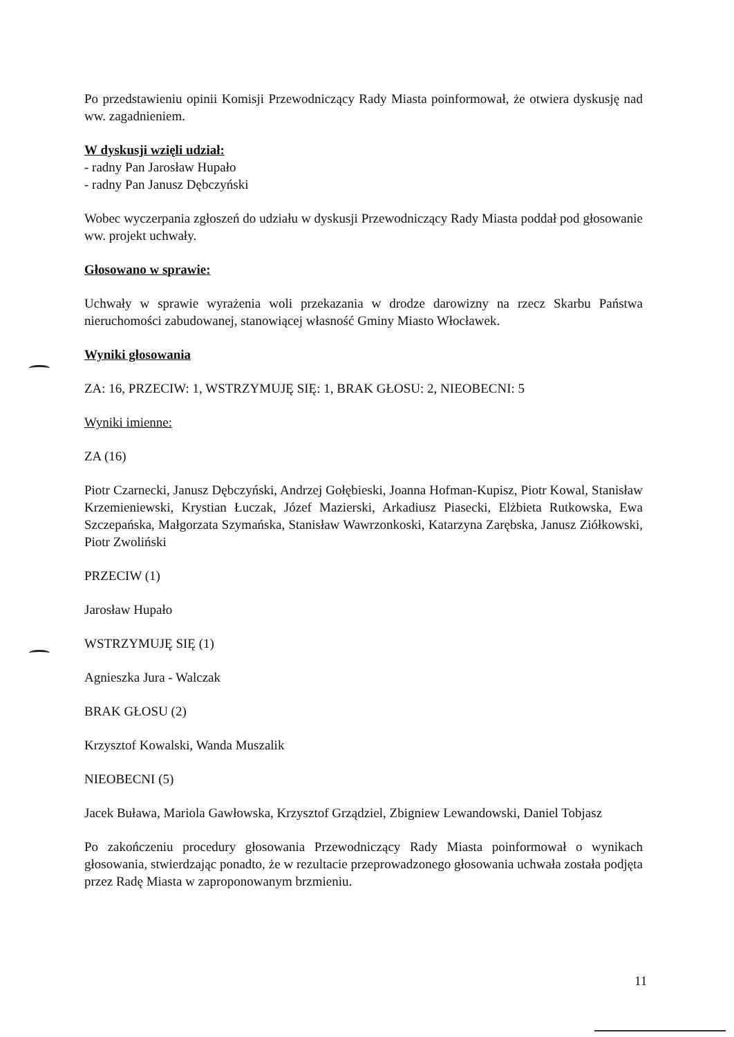Po przedstawieniu opinii Komisji Przewodniczący Rady Miasta poinformował, że otwiera dyskusję nad ww. zagadnieniem.
W dyskusji wzięli udział:
- radny Pan Jarosław Hupało
- radny Pan Janusz Dębczyński
Wobec wyczerpania zgłoszeń do udziału w dyskusji Przewodniczący Rady Miasta poddał pod głosowanie ww. projekt uchwały.
Głosowano w sprawie:
Uchwały w sprawie wyrażenia woli przekazania w drodze darowizny na rzecz Skarbu Państwa nieruchomości zabudowanej, stanowiącej własność Gminy Miasto Włocławek.
Wyniki głosowania
ZA: 16, PRZECIW: 1, WSTRZYMUJĘ SIĘ: 1, BRAK GŁOSU: 2, NIEOBECNI: 5
Wyniki imienne:
ZA (16)
Piotr Czarnecki, Janusz Dębczyński, Andrzej Gołębieski, Joanna Hofman-Kupisz, Piotr Kowal, Stanisław Krzemieniewski, Krystian Łuczak, Józef Mazierski, Arkadiusz Piasecki, Elżbieta Rutkowska, Ewa Szczepańska, Małgorzata Szymańska, Stanisław Wawrzonkoski, Katarzyna Zarębska, Janusz Ziółkowski, Piotr Zwoliński
PRZECIW (1)
Jarosław Hupało
WSTRZYMUJĘ SIĘ (1)
Agnieszka Jura - Walczak
BRAK GŁOSU (2)
Krzysztof Kowalski, Wanda Muszalik
NIEOBECNI (5)
Jacek Buława, Mariola Gawłowska, Krzysztof Grządziel, Zbigniew Lewandowski, Daniel Tobjasz
Po zakończeniu procedury głosowania Przewodniczący Rady Miasta poinformował o wynikach głosowania, stwierdzając ponadto, że w rezultacie przeprowadzonego głosowania uchwała została podjęta przez Radę Miasta w zaproponowanym brzmieniu.
11